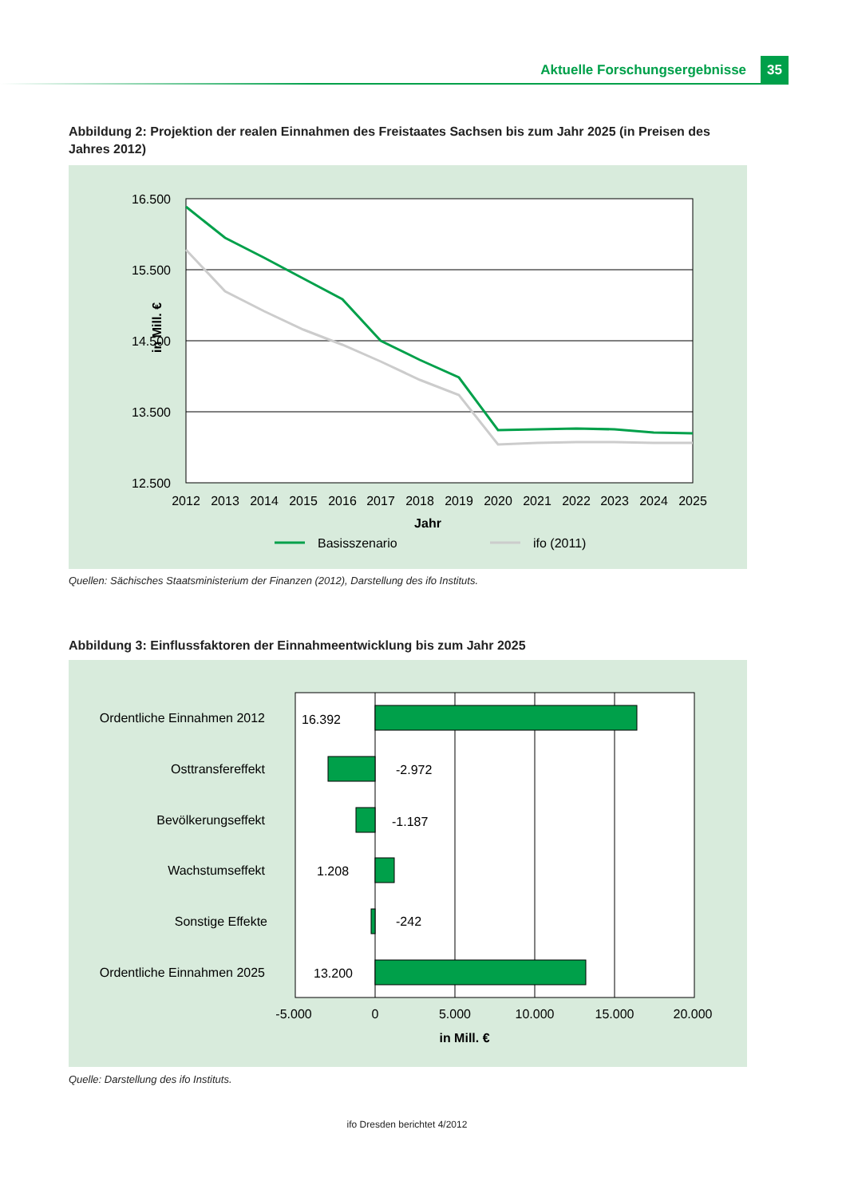Aktuelle Forschungsergebnisse 35
Abbildung 2: Projektion der realen Einnahmen des Freistaates Sachsen bis zum Jahr 2025 (in Preisen des Jahres 2012)
16.500
15.500
14.500
13.500
12.500
in Mill. €
2012
2013
2014
2015
2016
2017
2018
2019
2020
2021
2022
2023
2024
2025
Jahr
Basisszenario
ifo (2011)
Quellen: Sächisches Staatsministerium der Finanzen (2012), Darstellung des ifo Instituts.
Abbildung 3: Einflussfaktoren der Einnahmeentwicklung bis zum Jahr 2025
Ordentliche Einnahmen 2012
Osttransfereffekt
Bevölkerungseffekt
Wachstumseffekt
Sonstige Effekte
Ordentliche Einnahmen 2025
16.392
-2.972
-1.187
1.208
-242
13.200
-5.000
0
5.000
10.000
15.000
20.000
in Mill. €
Quelle: Darstellung des ifo Instituts.
ifo Dresden berichtet 4/2012